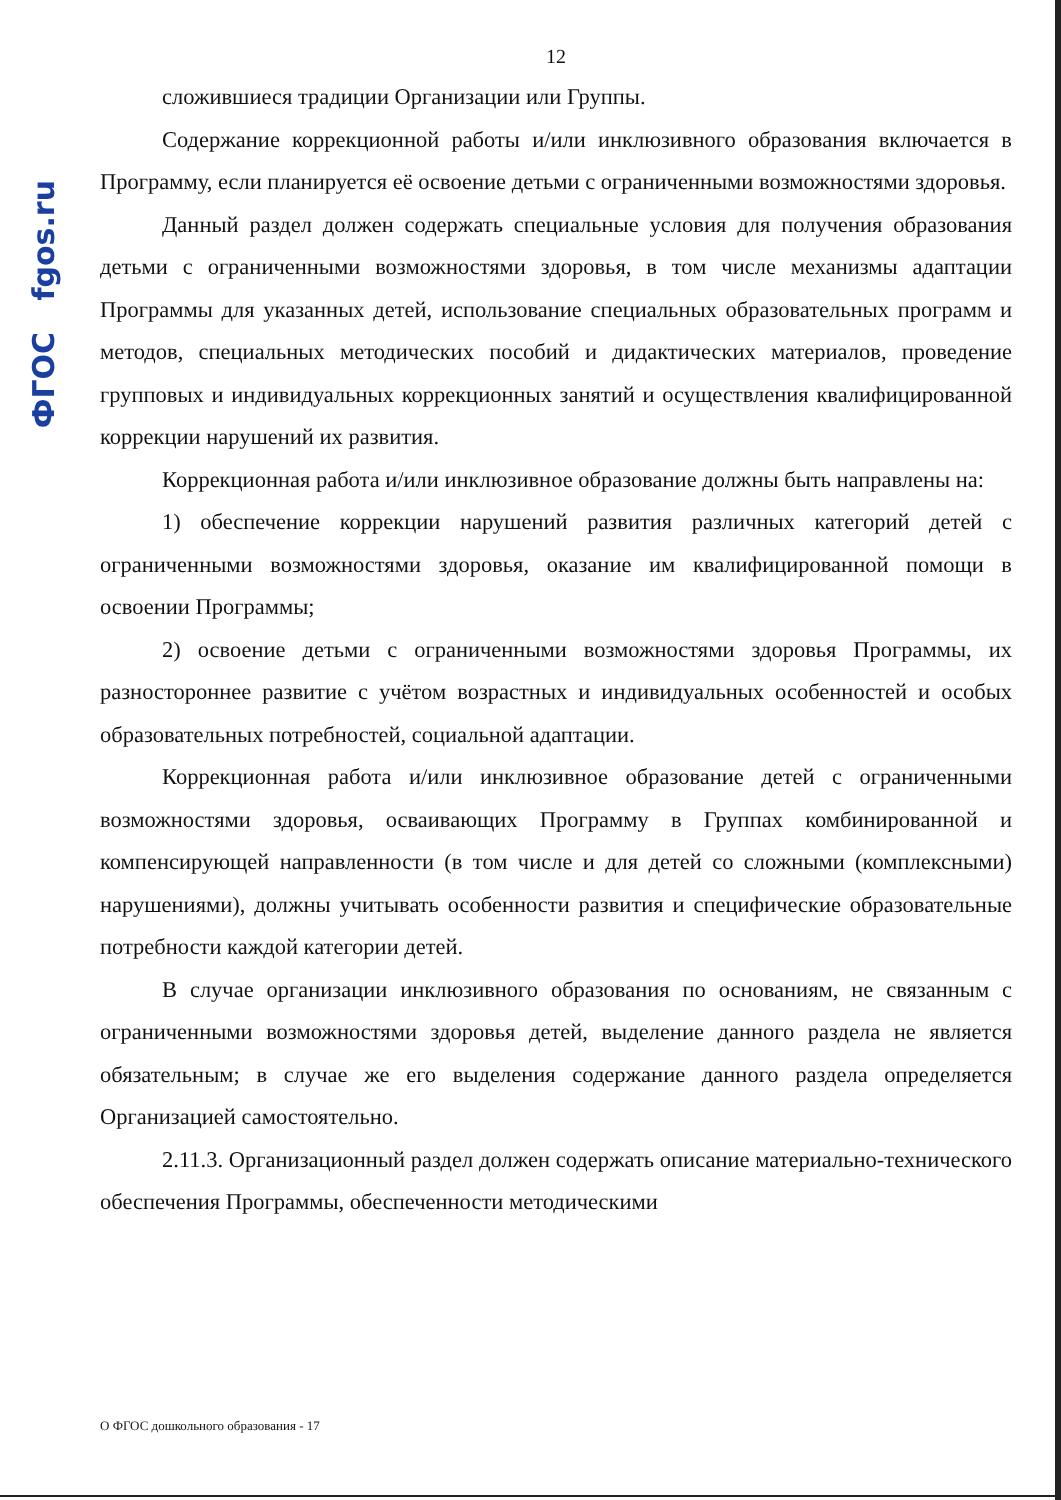ФГОС fgos.ru
12
сложившиеся традиции Организации или Группы.
Содержание коррекционной работы и/или инклюзивного образования включается в Программу, если планируется её освоение детьми с ограниченными возможностями здоровья.
Данный раздел должен содержать специальные условия для получения образования детьми с ограниченными возможностями здоровья, в том числе механизмы адаптации Программы для указанных детей, использование специальных образовательных программ и методов, специальных методических пособий и дидактических материалов, проведение групповых и индивидуальных коррекционных занятий и осуществления квалифицированной коррекции нарушений их развития.
Коррекционная работа и/или инклюзивное образование должны быть направлены на:
1) обеспечение коррекции нарушений развития различных категорий детей с ограниченными возможностями здоровья, оказание им квалифицированной помощи в освоении Программы;
2) освоение детьми с ограниченными возможностями здоровья Программы, их разностороннее развитие с учётом возрастных и индивидуальных особенностей и особых образовательных потребностей, социальной адаптации.
Коррекционная работа и/или инклюзивное образование детей с ограниченными возможностями здоровья, осваивающих Программу в Группах комбинированной и компенсирующей направленности (в том числе и для детей со сложными (комплексными) нарушениями), должны учитывать особенности развития и специфические образовательные потребности каждой категории детей.
В случае организации инклюзивного образования по основаниям, не связанным с ограниченными возможностями здоровья детей, выделение данного раздела не является обязательным; в случае же его выделения содержание данного раздела определяется Организацией самостоятельно.
2.11.3. Организационный раздел должен содержать описание материально-технического обеспечения Программы, обеспеченности методическими
О ФГОС дошкольного образования - 17